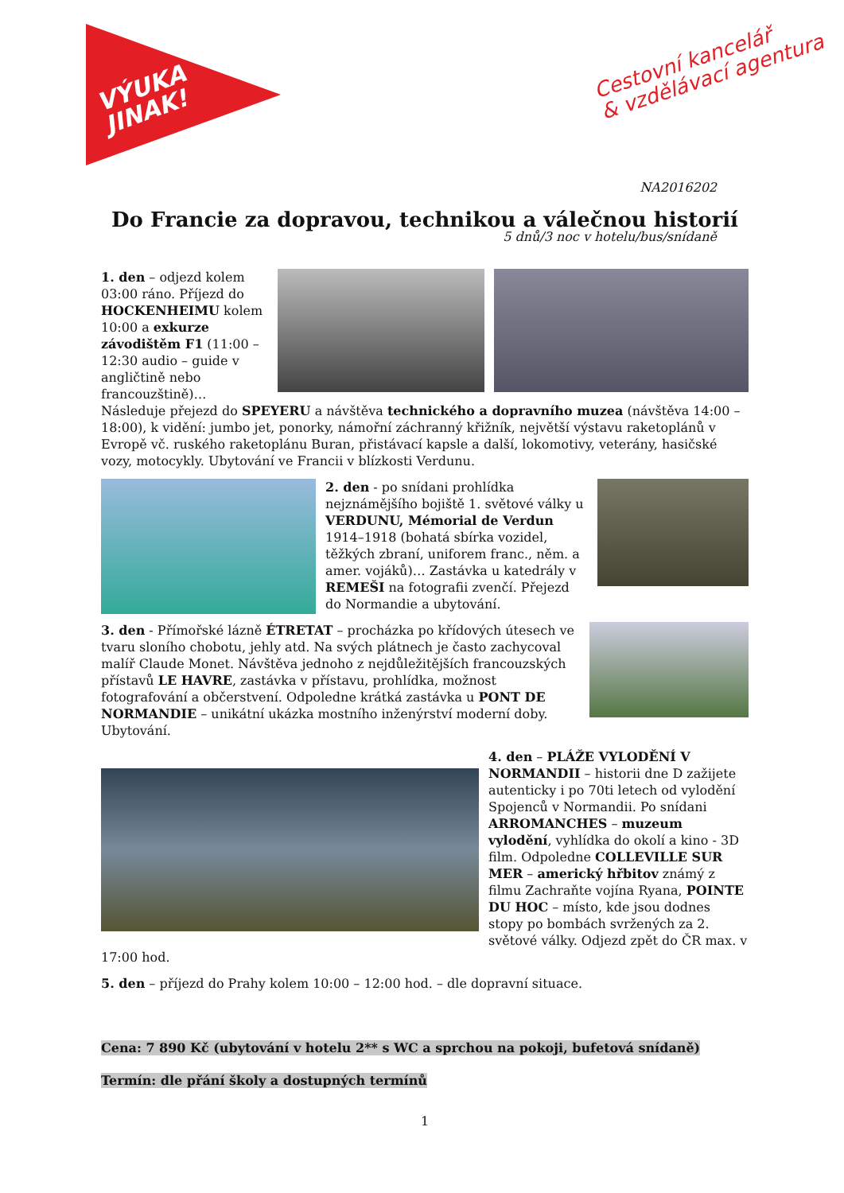VÝUKA
JINAK!
Cestovní kancelář
& vzdělávací agentura
NA2016202
Do Francie za dopravou, technikou a válečnou historií
5 dnů/3 noc v hotelu/bus/snídaně
1. den – odjezd kolem 03:00 ráno. Příjezd do HOCKENHEIMU kolem 10:00 a exkurze závodištěm F1 (11:00 – 12:30 audio – guide v angličtině nebo francouzštině)…Následuje přejezd do SPEYERU a návštěva technického a dopravního muzea (návštěva 14:00 – 18:00), k vidění: jumbo jet, ponorky, námořní záchranný křižník, největší výstavu raketoplánů v Evropě vč. ruského raketoplánu Buran, přistávací kapsle a další, lokomotivy, veterány, hasičské vozy, motocykly. Ubytování ve Francii v blízkosti Verdunu.
2. den - po snídani prohlídka nejznámějšího bojiště 1. světové války u VERDUNU, Mémorial de Verdun 1914–1918 (bohatá sbírka vozidel, těžkých zbraní, uniforem franc., něm. a amer. vojáků)… Zastávka u katedrály v REMEŠI na fotografii zvenčí. Přejezd do Normandie a ubytování.
3. den - Přímořské lázně ÉTRETAT – procházka po křídových útesech ve tvaru sloního chobotu, jehly atd. Na svých plátnech je často zachycoval malíř Claude Monet. Návštěva jednoho z nejdůležitějších francouzských přístavů LE HAVRE, zastávka v přístavu, prohlídka, možnost fotografování a občerstvení. Odpoledne krátká zastávka u PONT DE NORMANDIE – unikátní ukázka mostního inženýrství moderní doby. Ubytování.
4. den – PLÁŽE VYLODĚNÍ V NORMANDII – historii dne D zažijete autenticky i po 70ti letech od vylodění Spojenců v Normandii. Po snídani ARROMANCHES – muzeum vylodění, vyhlídka do okolí a kino - 3D film. Odpoledne COLLEVILLE SUR MER – americký hřbitov známý z filmu Zachraňte vojína Ryana, POINTE DU HOC – místo, kde jsou dodnes stopy po bombách svržených za 2. světové války. Odjezd zpět do ČR max. v 17:00 hod.
5. den – příjezd do Prahy kolem 10:00 – 12:00 hod. – dle dopravní situace.
Cena: 7 890 Kč (ubytování v hotelu 2** s WC a sprchou na pokoji, bufetová snídaně)
Termín: dle přání školy a dostupných termínů
1